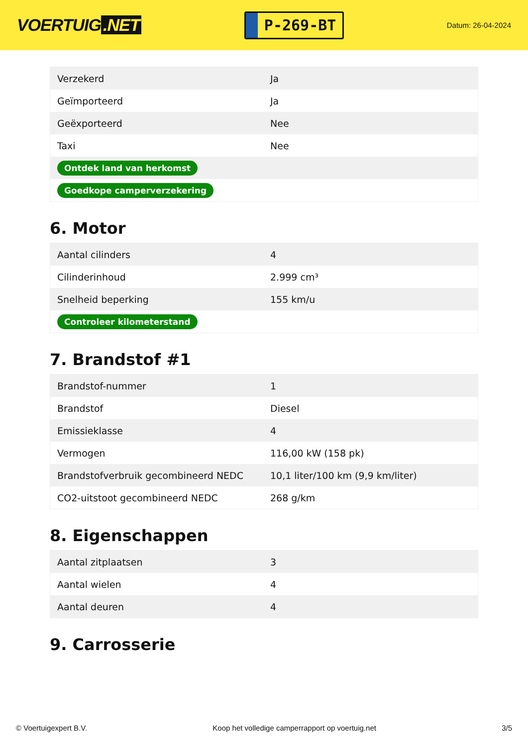VOERTUIG.NET
P-269-BT
Datum: 26-04-2024
| Verzekerd | Ja |
| Geïmporteerd | Ja |
| Geëxporteerd | Nee |
| Taxi | Nee |
| Ontdek land van herkomst | |
| Goedkope camperverzekering | |
6. Motor
| Aantal cilinders | 4 |
| Cilinderinhoud | 2.999 cm³ |
| Snelheid beperking | 155 km/u |
| Controleer kilometerstand | |
7. Brandstof #1
| Brandstof-nummer | 1 |
| Brandstof | Diesel |
| Emissieklasse | 4 |
| Vermogen | 116,00 kW (158 pk) |
| Brandstofverbruik gecombineerd NEDC | 10,1 liter/100 km (9,9 km/liter) |
| CO2-uitstoot gecombineerd NEDC | 268 g/km |
8. Eigenschappen
| Aantal zitplaatsen | 3 |
| Aantal wielen | 4 |
| Aantal deuren | 4 |
9. Carrosserie
© Voertuigexpert B.V. Koop het volledige camperrapport op voertuig.net 3/5